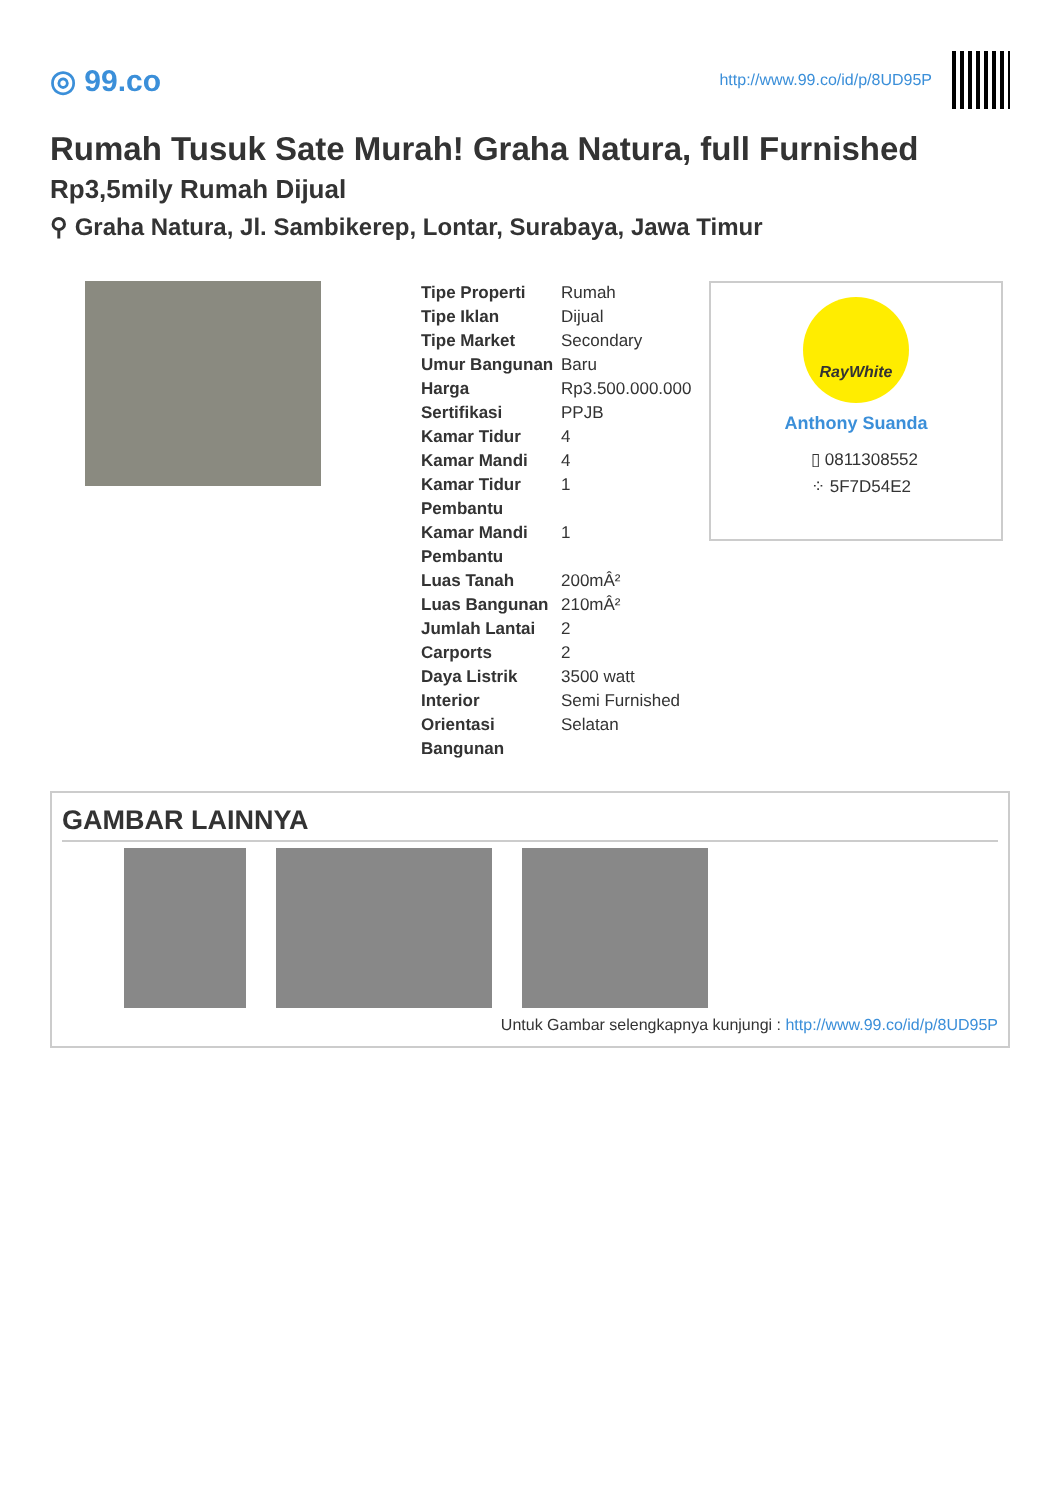◎ 99.co
http://www.99.co/id/p/8UD95P
Rumah Tusuk Sate Murah! Graha Natura, full Furnished
Rp3,5mily Rumah Dijual
⚲ Graha Natura, Jl. Sambikerep, Lontar, Surabaya, Jawa Timur
| Tipe Properti | Rumah |
| Tipe Iklan | Dijual |
| Tipe Market | Secondary |
| Umur Bangunan | Baru |
| Harga | Rp3.500.000.000 |
| Sertifikasi | PPJB |
| Kamar Tidur | 4 |
| Kamar Mandi | 4 |
| Kamar Tidur Pembantu | 1 |
| Kamar Mandi Pembantu | 1 |
| Luas Tanah | 200mÂ² |
| Luas Bangunan | 210mÂ² |
| Jumlah Lantai | 2 |
| Carports | 2 |
| Daya Listrik | 3500 watt |
| Interior | Semi Furnished |
| Orientasi Bangunan | Selatan |
RayWhite
Anthony Suanda
▯ 0811308552
⁘ 5F7D54E2
GAMBAR LAINNYA
Untuk Gambar selengkapnya kunjungi : http://www.99.co/id/p/8UD95P